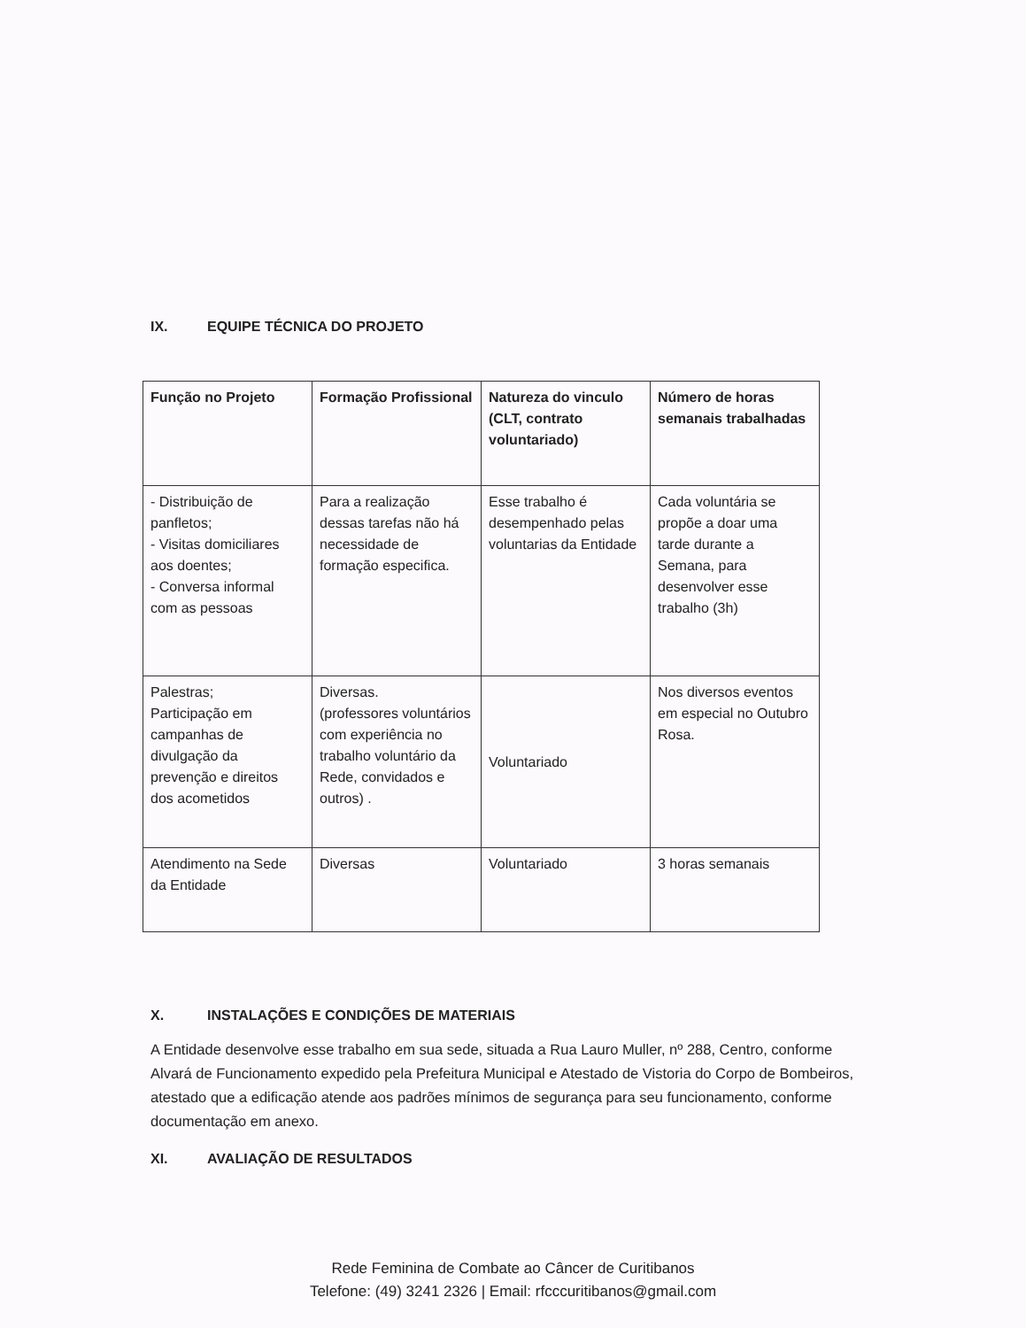IX. EQUIPE TÉCNICA DO PROJETO
| Função no Projeto | Formação Profissional | Natureza do vinculo (CLT, contrato voluntariado) | Número de horas semanais trabalhadas |
| --- | --- | --- | --- |
| - Distribuição de panfletos; - Visitas domiciliares aos doentes; - Conversa informal com as pessoas | Para a realização dessas tarefas não há necessidade de formação especifica. | Esse trabalho é desempenhado pelas voluntarias da Entidade | Cada voluntária se propõe a doar uma tarde durante a Semana, para desenvolver esse trabalho (3h) |
| Palestras; Participação em campanhas de divulgação da prevenção e direitos dos acometidos | Diversas. (professores voluntários com experiência no trabalho voluntário da Rede, convidados e outros) . | Voluntariado | Nos diversos eventos em especial no Outubro Rosa. |
| Atendimento na Sede da Entidade | Diversas | Voluntariado | 3 horas semanais |
X. INSTALAÇÕES E CONDIÇÕES DE MATERIAIS
A Entidade desenvolve esse trabalho em sua sede, situada a Rua Lauro Muller, nº 288, Centro, conforme Alvará de Funcionamento expedido pela Prefeitura Municipal e Atestado de Vistoria do Corpo de Bombeiros, atestado que a edificação atende aos padrões mínimos de segurança para seu funcionamento, conforme documentação em anexo.
XI. AVALIAÇÃO DE RESULTADOS
Rede Feminina de Combate ao Câncer de Curitibanos
Telefone: (49) 3241 2326 | Email: rfcccuritibanos@gmail.com